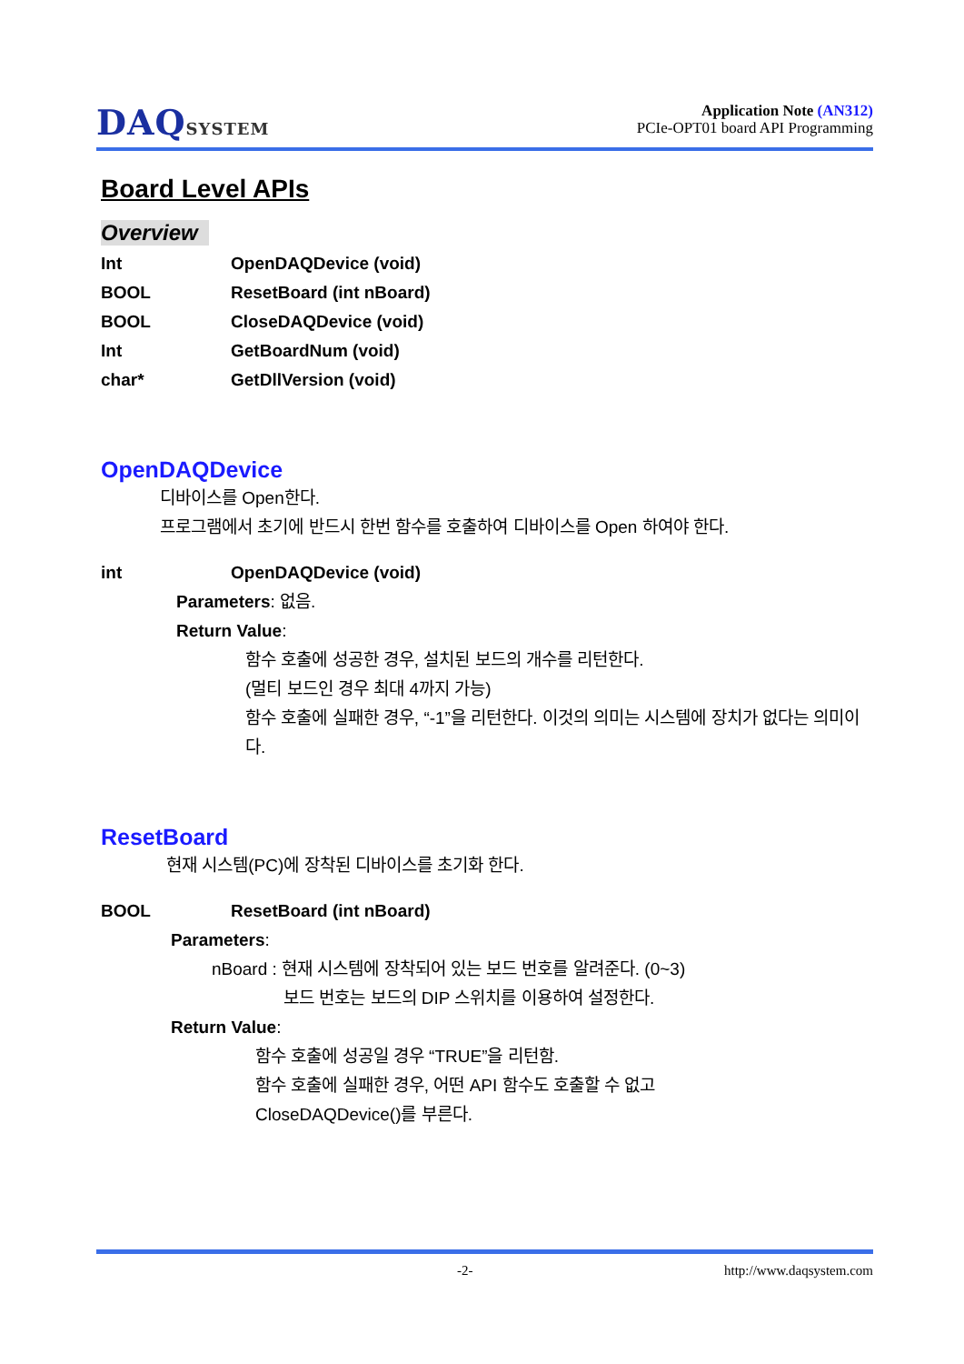DAQSYSTEM
Application Note (AN312)
PCIe-OPT01 board API Programming
Board Level APIs
Overview
Int OpenDAQDevice (void)
BOOL ResetBoard (int nBoard)
BOOL CloseDAQDevice (void)
Int GetBoardNum (void)
char* GetDllVersion (void)
OpenDAQDevice
디바이스를 Open한다.
프로그램에서 초기에 반드시 한번 함수를 호출하여 디바이스를 Open 하여야 한다.
int OpenDAQDevice (void)
Parameters: 없음.
Return Value:
함수 호출에 성공한 경우, 설치된 보드의 개수를 리턴한다.
(멀티 보드인 경우 최대 4까지 가능)
함수 호출에 실패한 경우, “-1”을 리턴한다. 이것의 의미는 시스템에 장치가 없다는 의미이다.
ResetBoard
현재 시스템(PC)에 장착된 디바이스를 초기화 한다.
BOOL ResetBoard (int nBoard)
Parameters:
nBoard : 현재 시스템에 장착되어 있는 보드 번호를 알려준다. (0~3)
보드 번호는 보드의 DIP 스위치를 이용하여 설정한다.
Return Value:
함수 호출에 성공일 경우 “TRUE”을 리턴함.
함수 호출에 실패한 경우, 어떤 API 함수도 호출할 수 없고
CloseDAQDevice()를 부른다.
-2- http://www.daqsystem.com